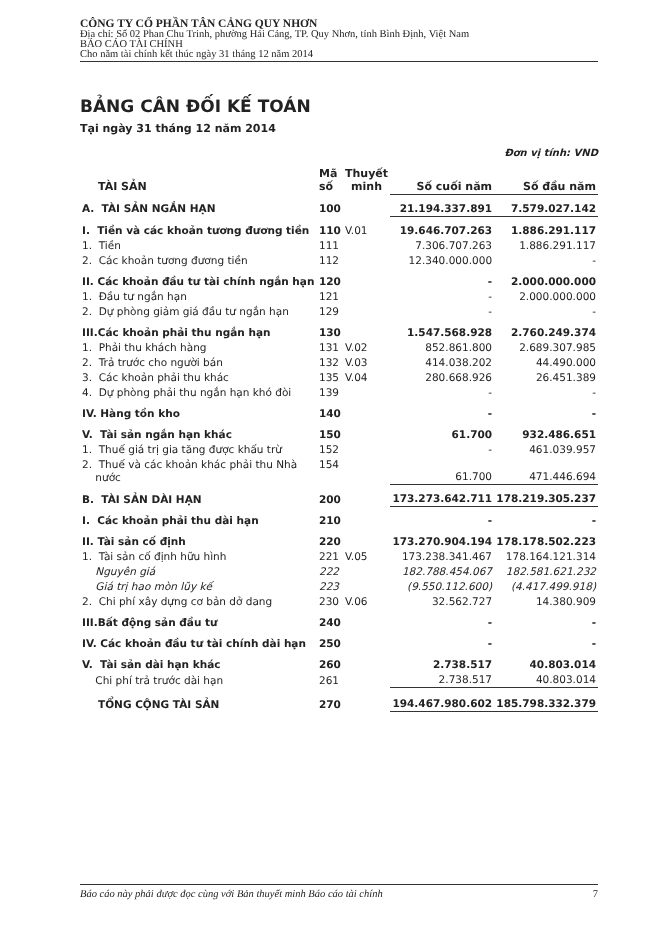CÔNG TY CỔ PHẦN TÂN CẢNG QUY NHƠN
Địa chỉ: Số 02 Phan Chu Trinh, phường Hải Cảng, TP. Quy Nhơn, tỉnh Bình Định, Việt Nam
BÁO CÁO TÀI CHÍNH
Cho năm tài chính kết thúc ngày 31 tháng 12 năm 2014
BẢNG CÂN ĐỐI KẾ TOÁN
Tại ngày 31 tháng 12 năm 2014
Đơn vị tính: VND
| TÀI SẢN | Mã số | Thuyết minh | Số cuối năm | Số đầu năm |
| --- | --- | --- | --- | --- |
| A. TÀI SẢN NGẮN HẠN | 100 | | 21.194.337.891 | 7.579.027.142 |
| I. Tiền và các khoản tương đương tiền | 110 | V.01 | 19.646.707.263 | 1.886.291.117 |
| 1. Tiền | 111 | | 7.306.707.263 | 1.886.291.117 |
| 2. Các khoản tương đương tiền | 112 | | 12.340.000.000 | - |
| II. Các khoản đầu tư tài chính ngắn hạn | 120 | | - | 2.000.000.000 |
| 1. Đầu tư ngắn hạn | 121 | | - | 2.000.000.000 |
| 2. Dự phòng giảm giá đầu tư ngắn hạn | 129 | | - | - |
| III.Các khoản phải thu ngắn hạn | 130 | | 1.547.568.928 | 2.760.249.374 |
| 1. Phải thu khách hàng | 131 | V.02 | 852.861.800 | 2.689.307.985 |
| 2. Trả trước cho người bán | 132 | V.03 | 414.038.202 | 44.490.000 |
| 3. Các khoản phải thu khác | 135 | V.04 | 280.668.926 | 26.451.389 |
| 4. Dự phòng phải thu ngắn hạn khó đòi | 139 | | - | - |
| IV. Hàng tồn kho | 140 | | - | - |
| V. Tài sản ngắn hạn khác | 150 | | 61.700 | 932.486.651 |
| 1. Thuế giá trị gia tăng được khấu trừ | 152 | | - | 461.039.957 |
| 2. Thuế và các khoản khác phải thu Nhà nước | 154 | | 61.700 | 471.446.694 |
| B. TÀI SẢN DÀI HẠN | 200 | | 173.273.642.711 | 178.219.305.237 |
| I. Các khoản phải thu dài hạn | 210 | | - | - |
| II. Tài sản cố định | 220 | | 173.270.904.194 | 178.178.502.223 |
| 1. Tài sản cố định hữu hình | 221 | V.05 | 173.238.341.467 | 178.164.121.314 |
| Nguyên giá | 222 | | 182.788.454.067 | 182.581.621.232 |
| Giá trị hao mòn lũy kế | 223 | | (9.550.112.600) | (4.417.499.918) |
| 2. Chi phí xây dựng cơ bản dở dang | 230 | V.06 | 32.562.727 | 14.380.909 |
| III.Bất động sản đầu tư | 240 | | - | - |
| IV. Các khoản đầu tư tài chính dài hạn | 250 | | - | - |
| V. Tài sản dài hạn khác | 260 | | 2.738.517 | 40.803.014 |
| Chi phí trả trước dài hạn | 261 | | 2.738.517 | 40.803.014 |
| TỔNG CỘNG TÀI SẢN | 270 | | 194.467.980.602 | 185.798.332.379 |
Báo cáo này phải được đọc cùng với Bản thuyết minh Báo cáo tài chính 7